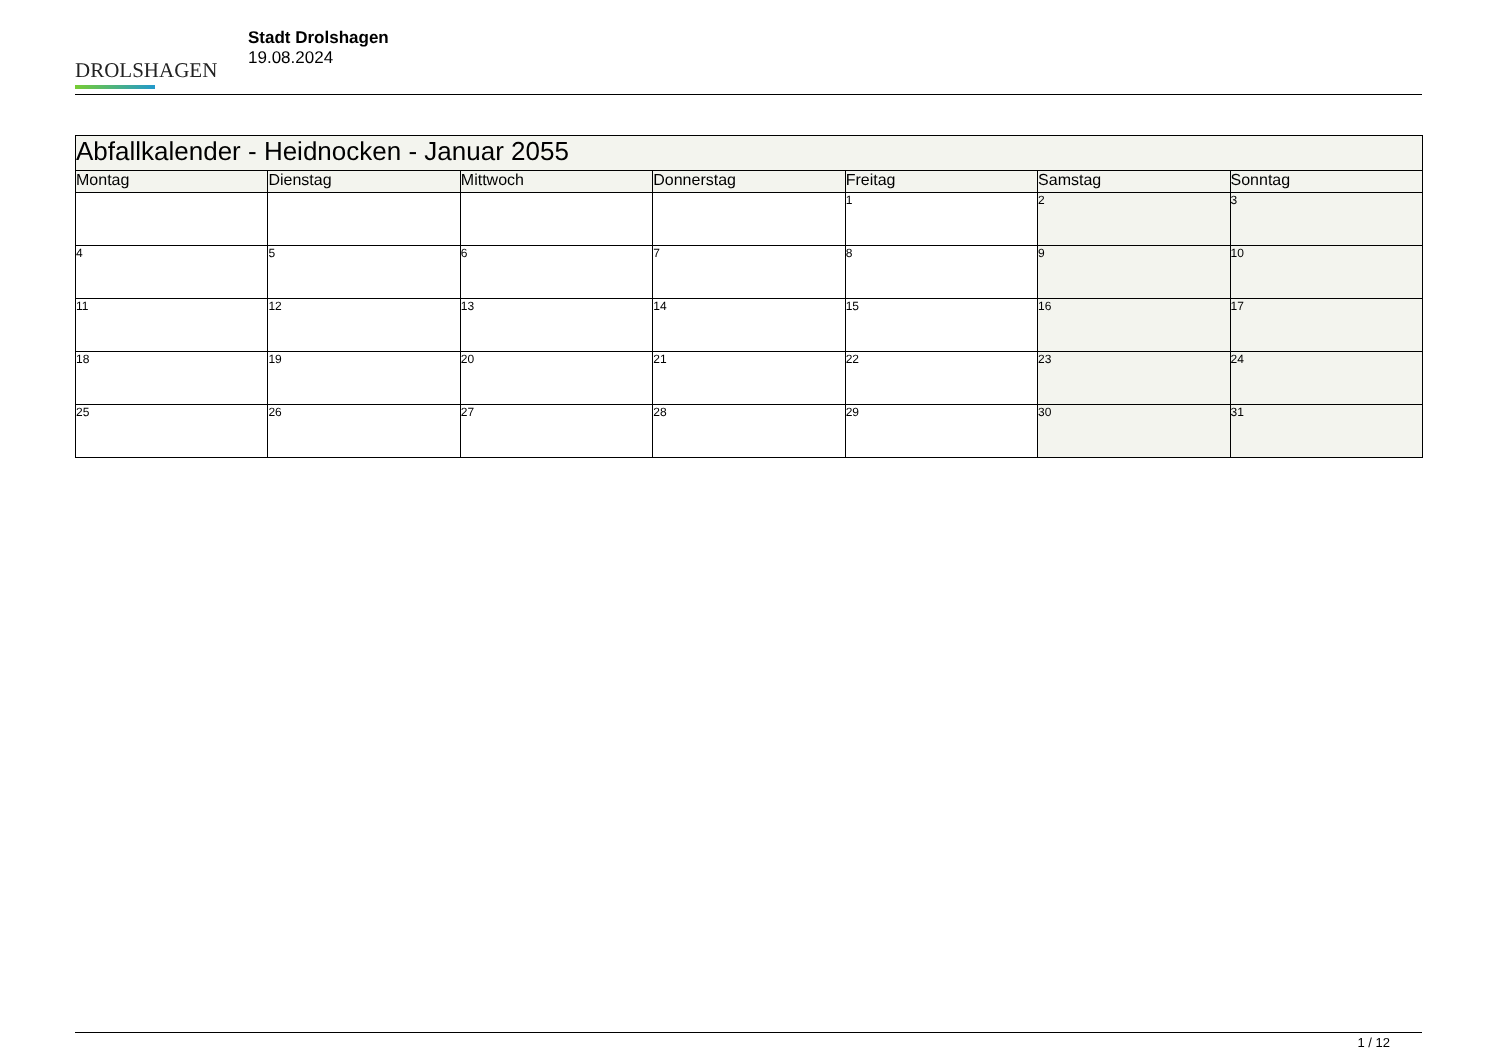DROLSHAGEN
Stadt Drolshagen
19.08.2024
| Abfallkalender - Heidnocken - Januar 2055 | | | | | | |
| Montag | Dienstag | Mittwoch | Donnerstag | Freitag | Samstag | Sonntag |
| | | | | 1 | 2 | 3 |
| 4 | 5 | 6 | 7 | 8 | 9 | 10 |
| 11 | 12 | 13 | 14 | 15 | 16 | 17 |
| 18 | 19 | 20 | 21 | 22 | 23 | 24 |
| 25 | 26 | 27 | 28 | 29 | 30 | 31 |
1 / 12